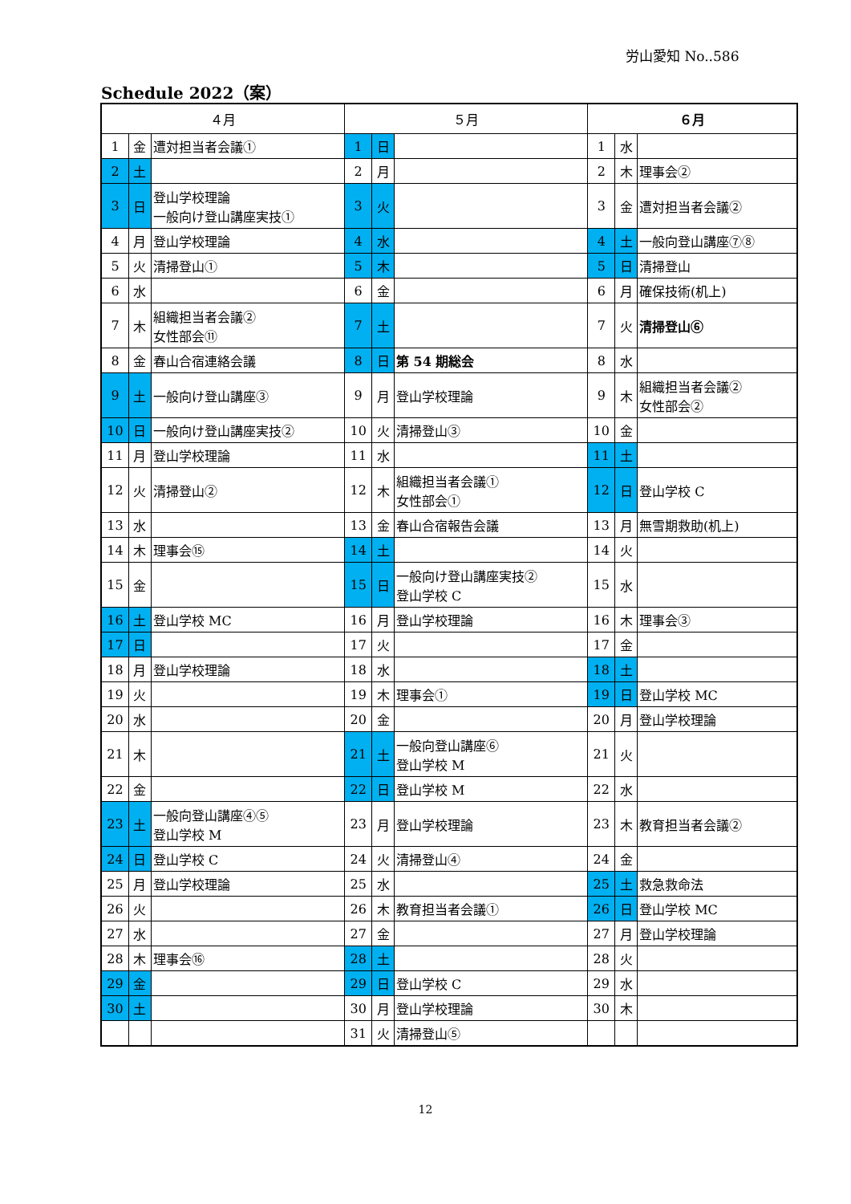労山愛知 No..586
Schedule 2022（案）
| ４月 | | | ５月 | | | ６月 | | |
| --- | --- | --- | --- | --- | --- | --- | --- | --- |
| 1 | 金 | 遭対担当者会議① | 1 | 日 | | 1 | 水 | |
| 2 | 土 | | 2 | 月 | | 2 | 木 | 理事会② |
| 3 | 日 | 登山学校理論 一般向け登山講座実技① | 3 | 火 | | 3 | 金 | 遭対担当者会議② |
| 4 | 月 | 登山学校理論 | 4 | 水 | | 4 | 土 | 一般向登山講座⑦⑧ |
| 5 | 火 | 清掃登山① | 5 | 木 | | 5 | 日 | 清掃登山 |
| 6 | 水 | | 6 | 金 | | 6 | 月 | 確保技術(机上) |
| 7 | 木 | 組織担当者会議② 女性部会⑪ | 7 | 土 | | 7 | 火 | 清掃登山⑥ |
| 8 | 金 | 春山合宿連絡会議 | 8 | 日 | 第 54 期総会 | 8 | 水 | |
| 9 | 土 | 一般向け登山講座③ | 9 | 月 | 登山学校理論 | 9 | 木 | 組織担当者会議② 女性部会② |
| 10 | 日 | 一般向け登山講座実技② | 10 | 火 | 清掃登山③ | 10 | 金 | |
| 11 | 月 | 登山学校理論 | 11 | 水 | | 11 | 土 | |
| 12 | 火 | 清掃登山② | 12 | 木 | 組織担当者会議① 女性部会① | 12 | 日 | 登山学校 C |
| 13 | 水 | | 13 | 金 | 春山合宿報告会議 | 13 | 月 | 無雪期救助(机上) |
| 14 | 木 | 理事会⑮ | 14 | 土 | | 14 | 火 | |
| 15 | 金 | | 15 | 日 | 一般向け登山講座実技② 登山学校 C | 15 | 水 | |
| 16 | 土 | 登山学校 MC | 16 | 月 | 登山学校理論 | 16 | 木 | 理事会③ |
| 17 | 日 | | 17 | 火 | | 17 | 金 | |
| 18 | 月 | 登山学校理論 | 18 | 水 | | 18 | 土 | |
| 19 | 火 | | 19 | 木 | 理事会① | 19 | 日 | 登山学校 MC |
| 20 | 水 | | 20 | 金 | | 20 | 月 | 登山学校理論 |
| 21 | 木 | | 21 | 土 | 一般向登山講座⑥ 登山学校 M | 21 | 火 | |
| 22 | 金 | | 22 | 日 | 登山学校 M | 22 | 水 | |
| 23 | 土 | 一般向登山講座④⑤ 登山学校 M | 23 | 月 | 登山学校理論 | 23 | 木 | 教育担当者会議② |
| 24 | 日 | 登山学校 C | 24 | 火 | 清掃登山④ | 24 | 金 | |
| 25 | 月 | 登山学校理論 | 25 | 水 | | 25 | 土 | 救急救命法 |
| 26 | 火 | | 26 | 木 | 教育担当者会議① | 26 | 日 | 登山学校 MC |
| 27 | 水 | | 27 | 金 | | 27 | 月 | 登山学校理論 |
| 28 | 木 | 理事会⑯ | 28 | 土 | | 28 | 火 | |
| 29 | 金 | | 29 | 日 | 登山学校 C | 29 | 水 | |
| 30 | 土 | | 30 | 月 | 登山学校理論 | 30 | 木 | |
| | | | 31 | 火 | 清掃登山⑤ | | | |
12